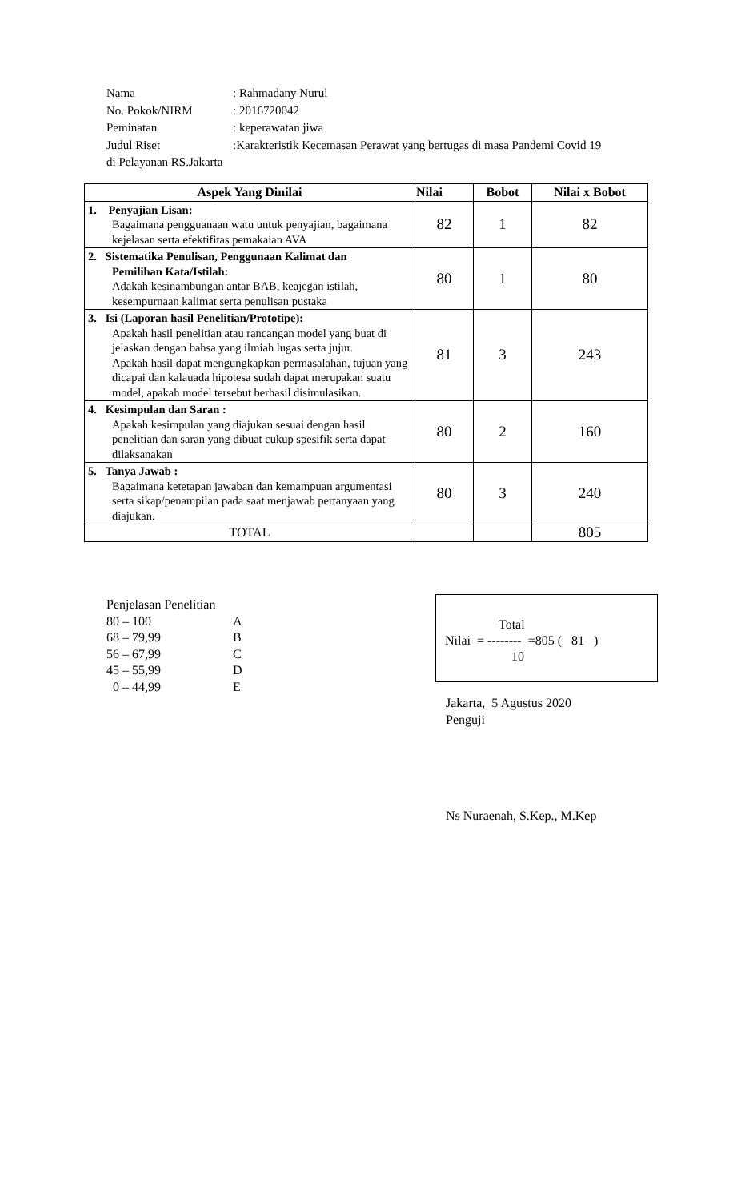Nama: Rahmadany Nurul
No. Pokok/NIRM: 2016720042
Peminatan: keperawatan jiwa
Judul Riset:Karakteristik Kecemasan Perawat yang bertugas di masa Pandemi Covid 19
di Pelayanan RS.Jakarta
| Aspek Yang Dinilai | Nilai | Bobot | Nilai x Bobot |
| --- | --- | --- | --- |
| 1. Penyajian Lisan: Bagaimana pengguanaan watu untuk penyajian, bagaimana kejelasan serta efektifitas pemakaian AVA | 82 | 1 | 82 |
| 2. Sistematika Penulisan, Penggunaan Kalimat dan Pemilihan Kata/Istilah: Adakah kesinambungan antar BAB, keajegan istilah, kesempurnaan kalimat serta penulisan pustaka | 80 | 1 | 80 |
| 3. Isi (Laporan hasil Penelitian/Prototipe): Apakah hasil penelitian atau rancangan model yang buat di jelaskan dengan bahsa yang ilmiah lugas serta jujur. Apakah hasil dapat mengungkapkan permasalahan, tujuan yang dicapai dan kalauada hipotesa sudah dapat merupakan suatu model, apakah model tersebut berhasil disimulasikan. | 81 | 3 | 243 |
| 4. Kesimpulan dan Saran : Apakah kesimpulan yang diajukan sesuai dengan hasil penelitian dan saran yang dibuat cukup spesifik serta dapat dilaksanakan | 80 | 2 | 160 |
| 5. Tanya Jawab : Bagaimana ketetapan jawaban dan kemampuan argumentasi serta sikap/penampilan pada saat menjawab pertanyaan yang diajukan. | 80 | 3 | 240 |
| TOTAL | | | 805 |
Penjelasan Penelitian
80 – 100 A
68 – 79,99 B
56 – 67,99 C
45 – 55,99 D
0 – 44,99 E
Total
Nilai = -------- =805 ( 81 )
10
Jakarta, 5 Agustus 2020
Penguji
Ns Nuraenah, S.Kep., M.Kep